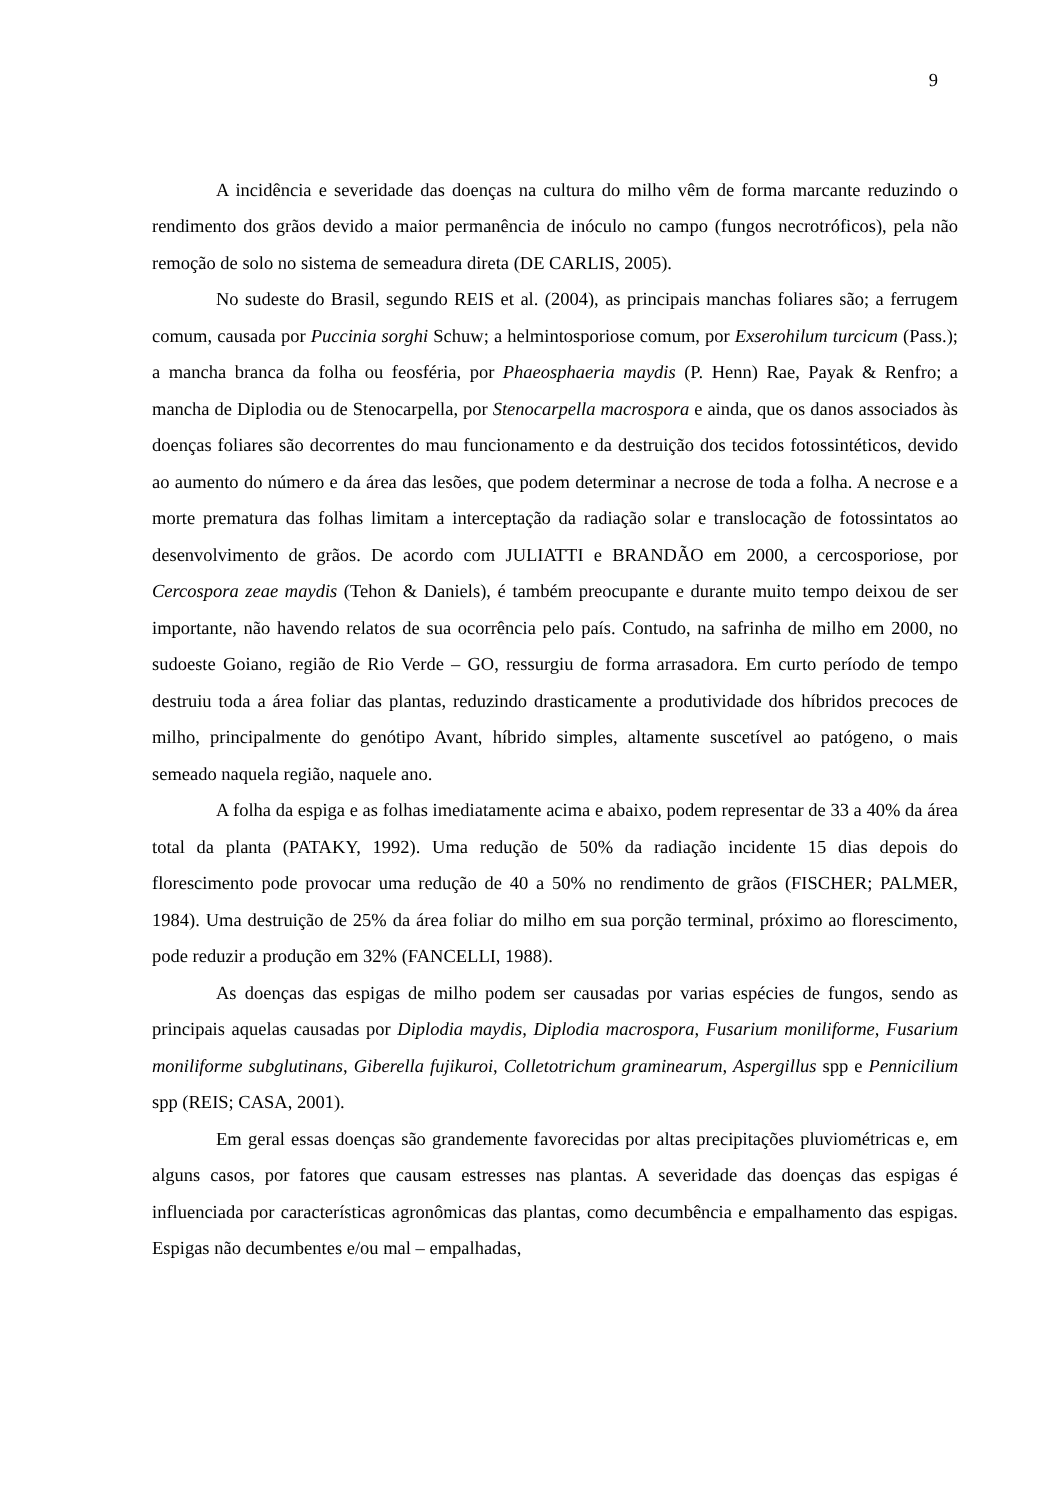9
A incidência e severidade das doenças na cultura do milho vêm de forma marcante reduzindo o rendimento dos grãos devido a maior permanência de inóculo no campo (fungos necrotróficos), pela não remoção de solo no sistema de semeadura direta (DE CARLIS, 2005).
No sudeste do Brasil, segundo REIS et al. (2004), as principais manchas foliares são; a ferrugem comum, causada por Puccinia sorghi Schuw; a helmintosporiose comum, por Exserohilum turcicum (Pass.); a mancha branca da folha ou feosféria, por Phaeosphaeria maydis (P. Henn) Rae, Payak & Renfro; a mancha de Diplodia ou de Stenocarpella, por Stenocarpella macrospora e ainda, que os danos associados às doenças foliares são decorrentes do mau funcionamento e da destruição dos tecidos fotossintéticos, devido ao aumento do número e da área das lesões, que podem determinar a necrose de toda a folha. A necrose e a morte prematura das folhas limitam a interceptação da radiação solar e translocação de fotossintatos ao desenvolvimento de grãos. De acordo com JULIATTI e BRANDÃO em 2000, a cercosporiose, por Cercospora zeae maydis (Tehon & Daniels), é também preocupante e durante muito tempo deixou de ser importante, não havendo relatos de sua ocorrência pelo país. Contudo, na safrinha de milho em 2000, no sudoeste Goiano, região de Rio Verde – GO, ressurgiu de forma arrasadora. Em curto período de tempo destruiu toda a área foliar das plantas, reduzindo drasticamente a produtividade dos híbridos precoces de milho, principalmente do genótipo Avant, híbrido simples, altamente suscetível ao patógeno, o mais semeado naquela região, naquele ano.
A folha da espiga e as folhas imediatamente acima e abaixo, podem representar de 33 a 40% da área total da planta (PATAKY, 1992). Uma redução de 50% da radiação incidente 15 dias depois do florescimento pode provocar uma redução de 40 a 50% no rendimento de grãos (FISCHER; PALMER, 1984). Uma destruição de 25% da área foliar do milho em sua porção terminal, próximo ao florescimento, pode reduzir a produção em 32% (FANCELLI, 1988).
As doenças das espigas de milho podem ser causadas por varias espécies de fungos, sendo as principais aquelas causadas por Diplodia maydis, Diplodia macrospora, Fusarium moniliforme, Fusarium moniliforme subglutinans, Giberella fujikuroi, Colletotrichum graminearum, Aspergillus spp e Pennicilium spp (REIS; CASA, 2001).
Em geral essas doenças são grandemente favorecidas por altas precipitações pluviométricas e, em alguns casos, por fatores que causam estresses nas plantas. A severidade das doenças das espigas é influenciada por características agronômicas das plantas, como decumbência e empalhamento das espigas. Espigas não decumbentes e/ou mal – empalhadas,